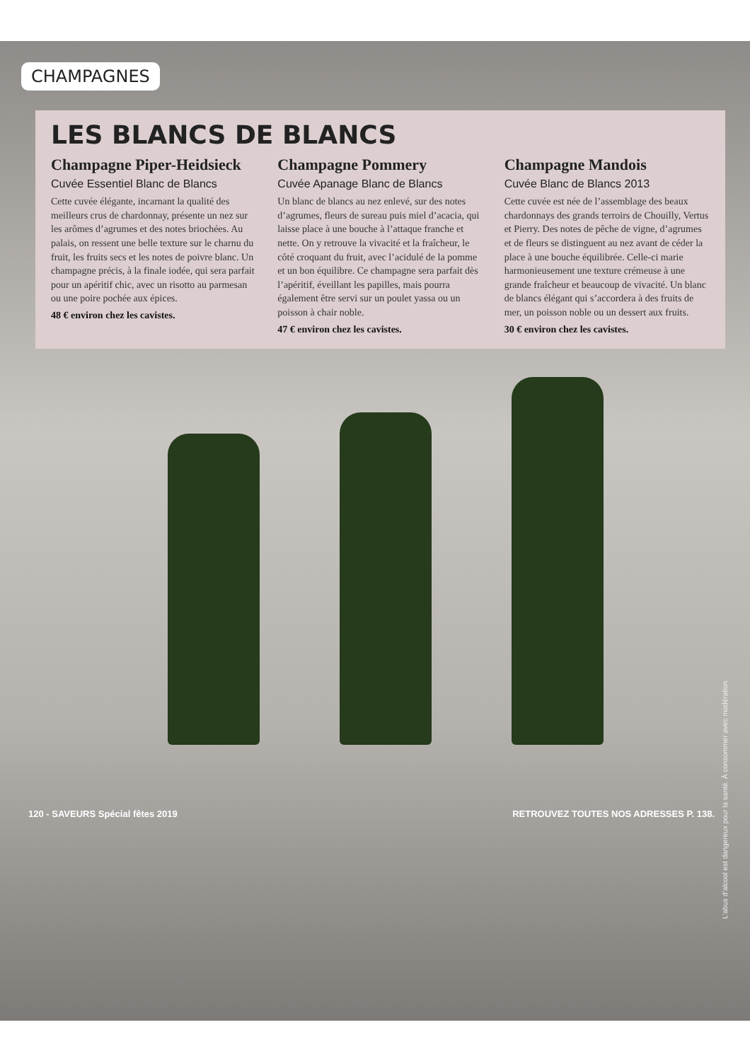CHAMPAGNES
LES BLANCS DE BLANCS
Champagne Piper-Heidsieck
Cuvée Essentiel Blanc de Blancs
Cette cuvée élégante, incarnant la qualité des meilleurs crus de chardonnay, présente un nez sur les arômes d’agrumes et des notes briochées. Au palais, on ressent une belle texture sur le charnu du fruit, les fruits secs et les notes de poivre blanc. Un champagne précis, à la finale iodée, qui sera parfait pour un apéritif chic, avec un risotto au parmesan ou une poire pochée aux épices.
48 € environ chez les cavistes.
Champagne Pommery
Cuvée Apanage Blanc de Blancs
Un blanc de blancs au nez enlevé, sur des notes d’agrumes, fleurs de sureau puis miel d’acacia, qui laisse place à une bouche à l’attaque franche et nette. On y retrouve la vivacité et la fraîcheur, le côté croquant du fruit, avec l’acidulé de la pomme et un bon équilibre. Ce champagne sera parfait dès l’apéritif, éveillant les papilles, mais pourra également être servi sur un poulet yassa ou un poisson à chair noble.
47 € environ chez les cavistes.
Champagne Mandois
Cuvée Blanc de Blancs 2013
Cette cuvée est née de l’assemblage des beaux chardonnays des grands terroirs de Chouilly, Vertus et Pierry. Des notes de pêche de vigne, d’agrumes et de fleurs se distinguent au nez avant de céder la place à une bouche équilibrée. Celle-ci marie harmonieusement une texture crémeuse à une grande fraîcheur et beaucoup de vivacité. Un blanc de blancs élégant qui s’accordera à des fruits de mer, un poisson noble ou un dessert aux fruits.
30 € environ chez les cavistes.
120 - SAVEURS Spécial fêtes 2019 RETROUVEZ TOUTES NOS ADRESSES P. 138.
L’abus d’alcool est dangereux pour la santé. À consommer avec modération.